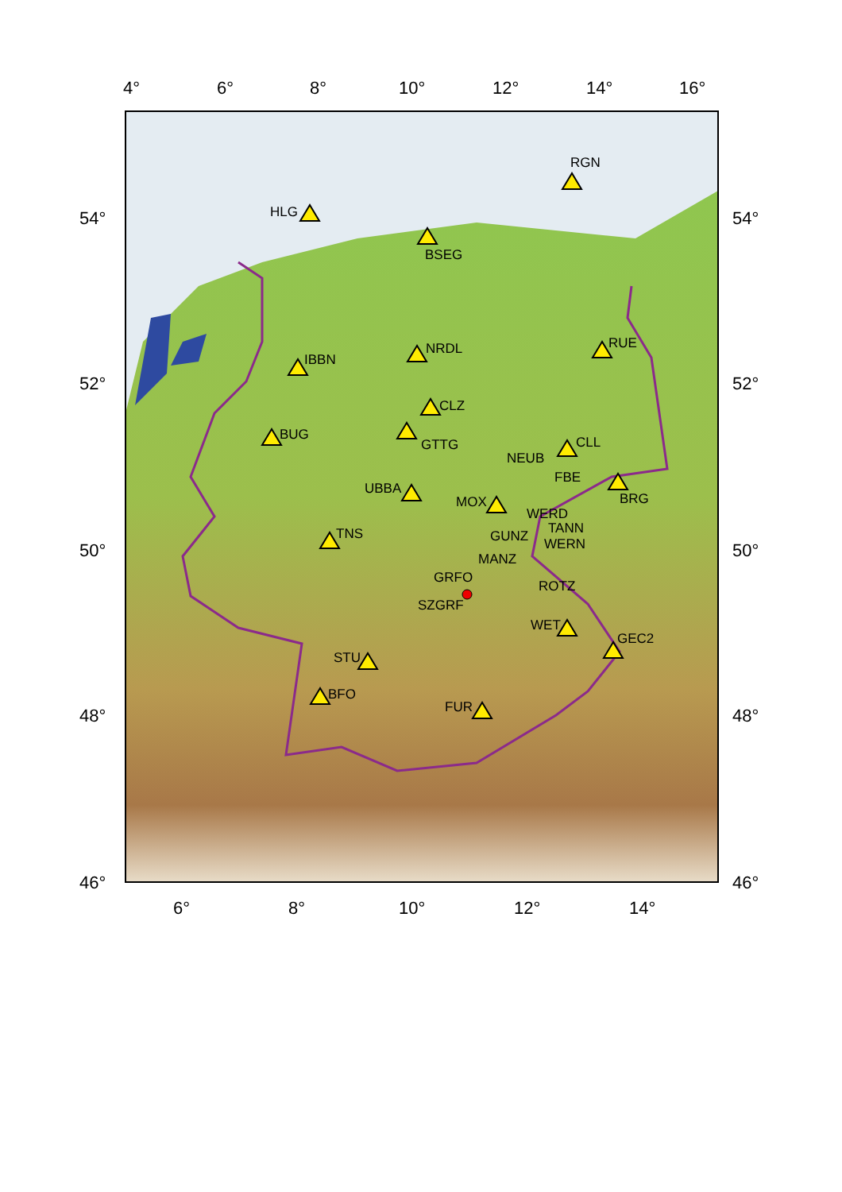4°
6°
8°
10°
12°
14°
16°
54°
52°
50°
48°
46°
54°
52°
50°
48°
46°
6°
8°
10°
12°
14°
RGN
HLG
BSEG
NRDL
RUE
IBBN
CLZ
BUG
GTTG
CLL
NEUB
FBE
BRG
UBBA
MOX
WERD
TANN
GUNZ
WERN
TNS
MANZ
GRFO
ROTZ
SZGRF
WET
GEC2
STU
BFO
FUR